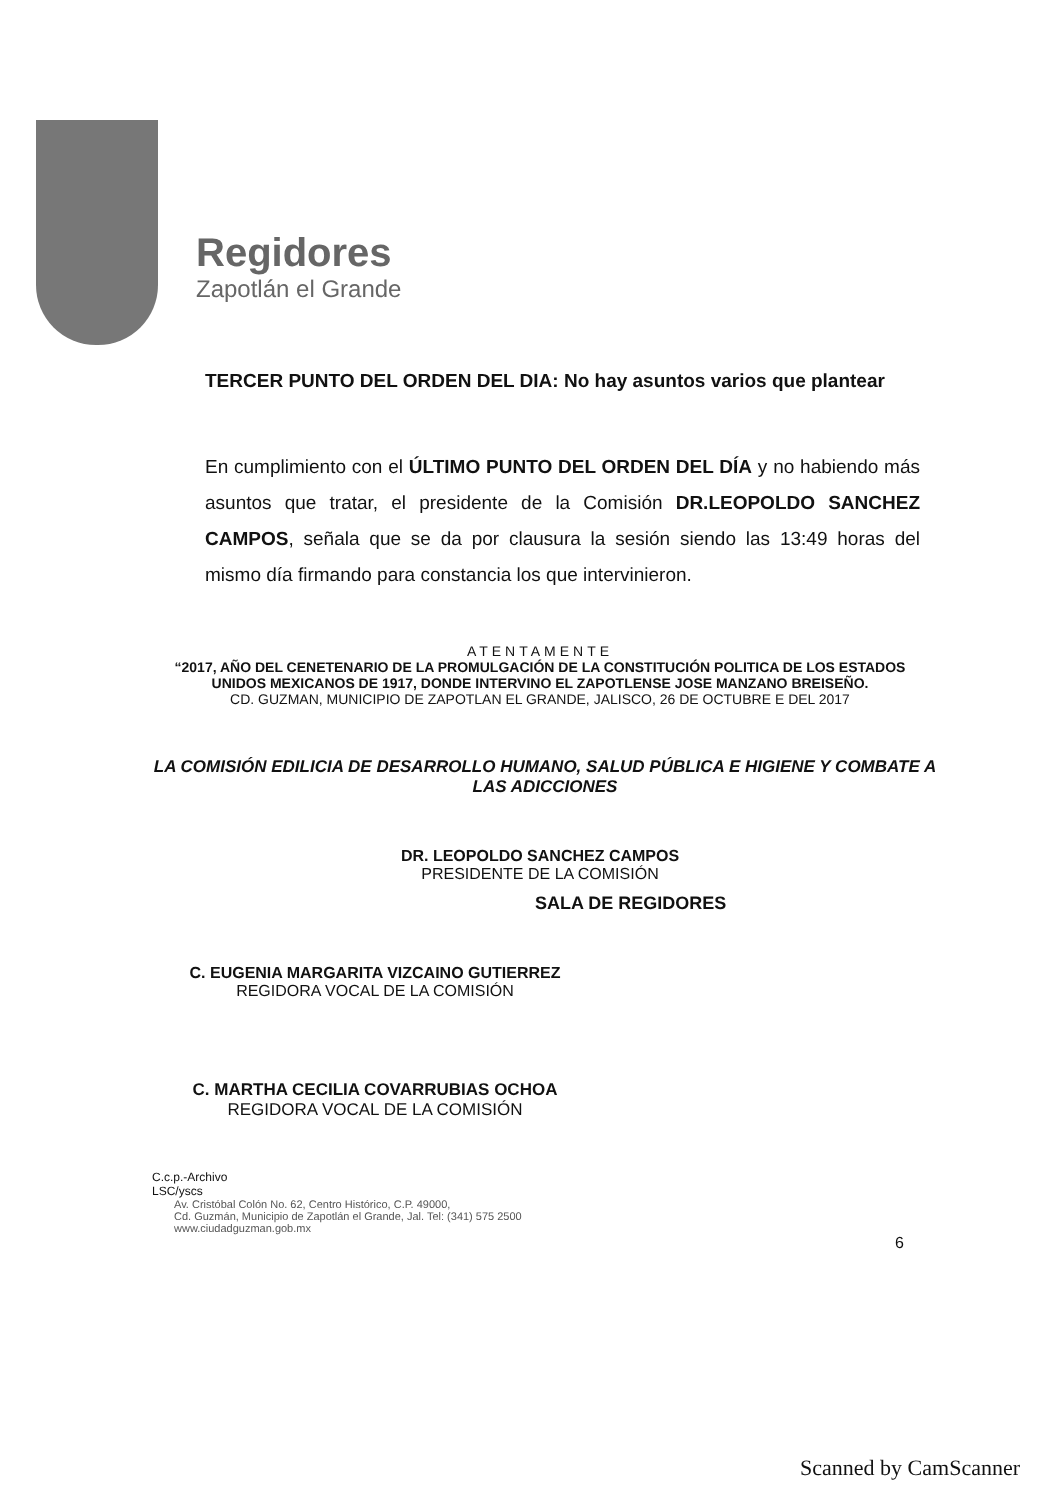Regidores
Zapotlán el Grande
TERCER PUNTO DEL ORDEN DEL DIA: No hay asuntos varios que plantear
En cumplimiento con el ÚLTIMO PUNTO DEL ORDEN DEL DÍA y no habiendo más asuntos que tratar, el presidente de la Comisión DR.LEOPOLDO SANCHEZ CAMPOS, señala que se da por clausura la sesión siendo las 13:49 horas del mismo día firmando para constancia los que intervinieron.
ATENTAMENTE
“2017, AÑO DEL CENETENARIO DE LA PROMULGACIÓN DE LA CONSTITUCIÓN POLITICA DE LOS ESTADOS UNIDOS MEXICANOS DE 1917, DONDE INTERVINO EL ZAPOTLENSE JOSE MANZANO BREISEÑO.
CD. GUZMAN, MUNICIPIO DE ZAPOTLAN EL GRANDE, JALISCO, 26 DE OCTUBRE E DEL 2017
LA COMISIÓN EDILICIA DE DESARROLLO HUMANO, SALUD PÚBLICA E HIGIENE Y COMBATE A LAS ADICCIONES
DR. LEOPOLDO SANCHEZ CAMPOS
PRESIDENTE DE LA COMISIÓN
SALA DE REGIDORES
C. EUGENIA MARGARITA VIZCAINO GUTIERREZ
REGIDORA VOCAL DE LA COMISIÓN
C. MARTHA CECILIA COVARRUBIAS OCHOA
REGIDORA VOCAL DE LA COMISIÓN
C.c.p.-Archivo
LSC/yscs
Av. Cristóbal Colón No. 62, Centro Histórico, C.P. 49000,
Cd. Guzmán, Municipio de Zapotlán el Grande, Jal. Tel: (341) 575 2500
www.ciudadguzman.gob.mx
6
Scanned by CamScanner